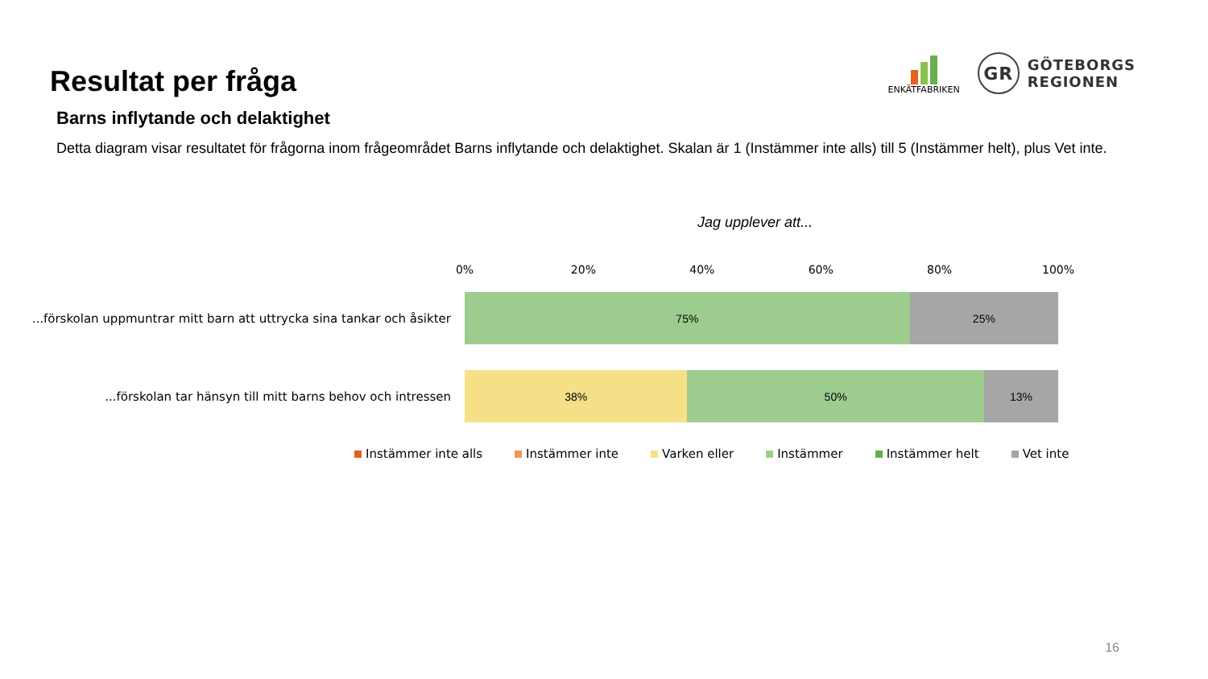Resultat per fråga
ENKÄTFABRIKEN
GR
GÖTEBORGS
REGIONEN
Barns inflytande och delaktighet
Detta diagram visar resultatet för frågorna inom frågeområdet Barns inflytande och delaktighet. Skalan är 1 (Instämmer inte alls) till 5 (Instämmer helt), plus Vet inte.
Jag upplever att...
0% 20% 40% 60% 80% 100%
...förskolan uppmuntrar mitt barn att uttrycka sina tankar och åsikter
75% 25%
...förskolan tar hänsyn till mitt barns behov och intressen
38% 50% 13%
Instämmer inte alls Instämmer inte Varken eller Instämmer Instämmer helt Vet inte
16